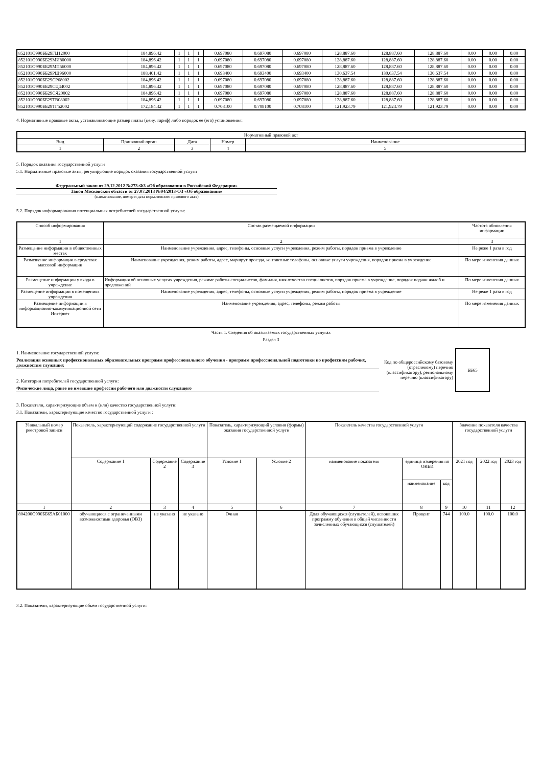| 852101О990ББ29ГЦ12000 | 184,896.42 | 1 | 1 | 1 | 0.697080 | 0.697080 | 0.697080 | 128,887.60 | 128,887.60 | 128,887.60 | 0.00 | 0.00 | 0.00 |
| 852101О990ББ29МИ80000 | 184,896.42 | 1 | 1 | 1 | 0.697080 | 0.697080 | 0.697080 | 128,887.60 | 128,887.60 | 128,887.60 | 0.00 | 0.00 | 0.00 |
| 852101О990ББ29МП56000 | 184,896.42 | 1 | 1 | 1 | 0.697080 | 0.697080 | 0.697080 | 128,887.60 | 128,887.60 | 128,887.60 | 0.00 | 0.00 | 0.00 |
| 852101О990ББ29РЩ96000 | 188,401.42 | 1 | 1 | 1 | 0.693400 | 0.693400 | 0.693400 | 130,637.54 | 130,637.54 | 130,637.54 | 0.00 | 0.00 | 0.00 |
| 852101О990ББ29СР68002 | 184,896.42 | 1 | 1 | 1 | 0.697080 | 0.697080 | 0.697080 | 128,887.60 | 128,887.60 | 128,887.60 | 0.00 | 0.00 | 0.00 |
| 852101О990ББ29СЦ44002 | 184,896.42 | 1 | 1 | 1 | 0.697080 | 0.697080 | 0.697080 | 128,887.60 | 128,887.60 | 128,887.60 | 0.00 | 0.00 | 0.00 |
| 852101О990ББ29СЯ20002 | 184,896.42 | 1 | 1 | 1 | 0.697080 | 0.697080 | 0.697080 | 128,887.60 | 128,887.60 | 128,887.60 | 0.00 | 0.00 | 0.00 |
| 852101О990ББ29ТВ08002 | 184,896.42 | 1 | 1 | 1 | 0.697080 | 0.697080 | 0.697080 | 128,887.60 | 128,887.60 | 128,887.60 | 0.00 | 0.00 | 0.00 |
| 852101О990ББ29ТГ52002 | 172,184.42 | 1 | 1 | 1 | 0.708100 | 0.708100 | 0.708100 | 121,923.79 | 121,923.79 | 121,923.79 | 0.00 | 0.00 | 0.00 |
4. Нормативные правовые акты, устанавливающие размер платы (цену, тариф) либо порядок ее (его) установления:
| Нормативный правовой акт | | | | |
| Вид | Принявший орган | Дата | Номер | Наименование |
| 1 | 2 | 3 | 4 | 5 |
5. Порядок оказания государственной услуги
5.1. Нормативные правовые акты, регулирующие порядок оказания государственной услуги
Федеральный закон от 29.12.2012 №273-ФЗ «Об образовании в Российской Федерации»
Закон Московской области от 27.07.2013 №94/2013-ОЗ «Об образовании»
(наименование, номер и дата нормативного правового акта)
5.2. Порядок информирования потенциальных потребителей государственной услуги:
| Способ информирования | Состав размещаемой информации | Частота обновления информации |
| 1 | 2 | 3 |
| Размещение информации в общественных местах | Наименование учреждения, адрес, телефоны, основные услуги учреждения, режим работы, порядок приема в учреждение | Не реже 1 раза в год |
| Размещение информации в средствах массовой информации | Наименование учреждения, режим работы, адрес, маршрут проезда, контактные телефоны, основные услуги учреждения, порядок приема в учреждение | По мере изменения данных |
| Размещение информации у входа в учреждение | Информация об основных услугах учреждения, режиме работы специалистов, фамилия, имя отчество специалистов, порядок приема в учреждение, порядок подачи жалоб и предложений | По мере изменения данных |
| Размещение информации в помещениях учреждения | Наименование учреждения, адрес, телефоны, основные услуги учреждения, режим работы, порядок приема в учреждение | Не реже 1 раза в год |
| Размещение информации в информационно-коммуникационной сети Интернет | Наименование учреждения, адрес, телефоны, режим работы | По мере изменения данных |
Часть 1. Сведения об оказываемых государственных услугах
Раздел 3
1. Наименование государственной услуги:
Реализация основных профессиональных образовательных программ профессионального обучения - программ профессиональной подготовки по профессиям рабочих, должностям служащих
2. Категории потребителей государственной услуги:
Физические лица, ранее не имевшие профессии рабочего или должности служащего
Код по общероссийскому базовому (отраслевому) перечню (классификатору), региональному перечню (классификатору)
ББ65
3. Показатели, характеризующие объем и (или) качество государственной услуги:
3.1. Показатели, характеризующие качество государственной услуги :
| Уникальный номер реестровой записи | Показатель, характеризующий содержание государственной услуги | | | Показатель, характеризующий условия (формы) оказания государственной услуги | | Показатель качества государственной услуги | | | Значение показателя качества государственной услуги | | |
| | Содержание 1 | Содержание 2 | Содержание 3 | Условие 1 | Условие 2 | наименование показателя | единица измерения по ОКЕИ | | 2021 год | 2022 год | 2023 год |
| | | | | | | | наименование | код | | | |
| 1 | 2 | 3 | 4 | 5 | 6 | 7 | 8 | 9 | 10 | 11 | 12 |
| 804200О990ББ65АБ01000 | обучающиеся с ограниченными возможностями здоровья (ОВЗ) | не указано | не указано | Очная | | Доля обучающихся (слушателей), освоивших программу обучения в общей численности зачисленных обучающихся (слушателей) | Процент | 744 | 100.0 | 100.0 | 100.0 |
3.2. Показатели, характеризующие объем государственной услуги: